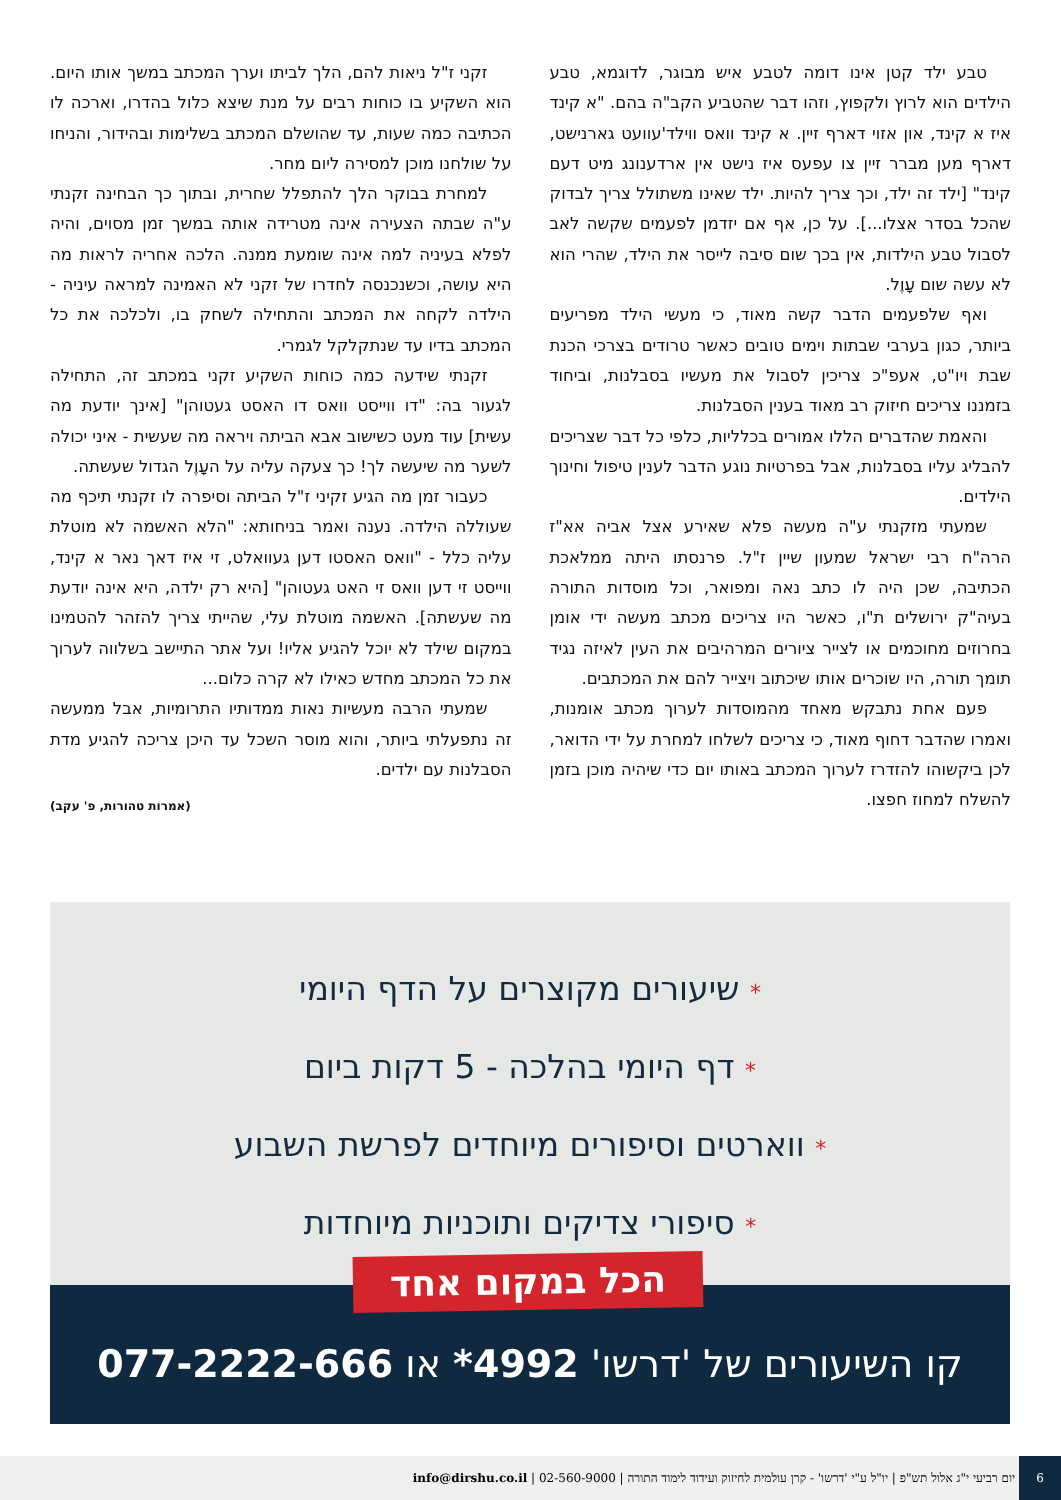טבע ילד קטן אינו דומה לטבע איש מבוגר, לדוגמא, טבע הילדים הוא לרוץ ולקפוץ, וזהו דבר שהטביע הקב"ה בהם. "א קינד איז א קינד, און אזוי דארף זיין. א קינד וואס ווילד'עוועט גארנישט, דארף מען מברר זיין צו עפעס איז נישט אין ארדענונג מיט דעם קינד" [ילד זה ילד, וכך צריך להיות. ילד שאינו משתולל צריך לבדוק שהכל בסדר אצלו...]. על כן, אף אם יזדמן לפעמים שקשה לאב לסבול טבע הילדות, אין בכך שום סיבה לייסר את הילד, שהרי הוא לא עשה שום עָוֶל.
ואף שלפעמים הדבר קשה מאוד, כי מעשי הילד מפריעים ביותר, כגון בערבי שבתות וימים טובים כאשר טרודים בצרכי הכנת שבת ויו"ט, אעפ"כ צריכין לסבול את מעשיו בסבלנות, וביחוד בזמננו צריכים חיזוק רב מאוד בענין הסבלנות.
והאמת שהדברים הללו אמורים בכלליות, כלפי כל דבר שצריכים להבליג עליו בסבלנות, אבל בפרטיות נוגע הדבר לענין טיפול וחינוך הילדים.
שמעתי מזקנתי ע"ה מעשה פלא שאירע אצל אביה אא"ז הרה"ח רבי ישראל שמעון שיין ז"ל. פרנסתו היתה ממלאכת הכתיבה, שכן היה לו כתב נאה ומפואר, וכל מוסדות התורה בעיה"ק ירושלים ת"ו, כאשר היו צריכים מכתב מעשה ידי אומן בחרוזים מחוכמים או לצייר ציורים המרהיבים את העין לאיזה נגיד תומך תורה, היו שוכרים אותו שיכתוב ויצייר להם את המכתבים.
פעם אחת נתבקש מאחד מהמוסדות לערוך מכתב אומנות, ואמרו שהדבר דחוף מאוד, כי צריכים לשלחו למחרת על ידי הדואר, לכן ביקשוהו להזדרז לערוך המכתב באותו יום כדי שיהיה מוכן בזמן להשלח למחוז חפצו.
זקני ז"ל ניאות להם, הלך לביתו וערך המכתב במשך אותו היום. הוא השקיע בו כוחות רבים על מנת שיצא כלול בהדרו, וארכה לו הכתיבה כמה שעות, עד שהושלם המכתב בשלימות ובהידור, והניחו על שולחנו מוכן למסירה ליום מחר.
למחרת בבוקר הלך להתפלל שחרית, ובתוך כך הבחינה זקנתי ע"ה שבתה הצעירה אינה מטרידה אותה במשך זמן מסוים, והיה לפלא בעיניה למה אינה שומעת ממנה. הלכה אחריה לראות מה היא עושה, וכשנכנסה לחדרו של זקני לא האמינה למראה עיניה - הילדה לקחה את המכתב והתחילה לשחק בו, ולכלכה את כל המכתב בדיו עד שנתקלקל לגמרי.
זקנתי שידעה כמה כוחות השקיע זקני במכתב זה, התחילה לגעור בה: "דו ווייסט וואס דו האסט געטוהן" [אינך יודעת מה עשית] עוד מעט כשישוב אבא הביתה ויראה מה שעשית - איני יכולה לשער מה שיעשה לך! כך צעקה עליה על העָוֶל הגדול שעשתה.
כעבור זמן מה הגיע זקיני ז"ל הביתה וסיפרה לו זקנתי תיכף מה שעוללה הילדה. נענה ואמר בניחותא: "הלא האשמה לא מוטלת עליה כלל - "וואס האסטו דען געוואלט, זי איז דאך נאר א קינד, ווייסט זי דען וואס זי האט געטוהן" [היא רק ילדה, היא אינה יודעת מה שעשתה]. האשמה מוטלת עלי, שהייתי צריך להזהר להטמינו במקום שילד לא יוכל להגיע אליו! ועל אתר התיישב בשלווה לערוך את כל המכתב מחדש כאילו לא קרה כלום...
שמעתי הרבה מעשיות נאות ממדותיו התרומיות, אבל ממעשה זה נתפעלתי ביותר, והוא מוסר השכל עד היכן צריכה להגיע מדת הסבלנות עם ילדים.
(אמרות טהורות, פ' עקב)
* שיעורים מקוצרים על הדף היומי
* דף היומי בהלכה - 5 דקות ביום
* ווארטים וסיפורים מיוחדים לפרשת השבוע
* סיפורי צדיקים ותוכניות מיוחדות
הכל במקום אחד
קו השיעורים של 'דרשו' 4992* או 077-2222-666
6 יום רביעי י"ג אלול תש"פ | יו"ל ע"י 'דרשו' - קרן עולמית לחיזוק ועידוד לימוד התורה | 02-560-9000 | info@dirshu.co.il